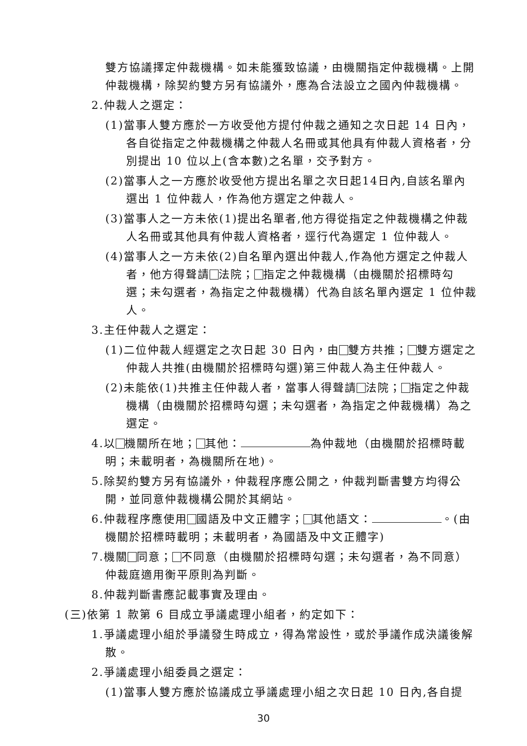雙方協議擇定仲裁機構。如未能獲致協議，由機關指定仲裁機構。上開仲裁機構，除契約雙方另有協議外，應為合法設立之國內仲裁機構。
2.仲裁人之選定：
(1)當事人雙方應於一方收受他方提付仲裁之通知之次日起 14 日內，各自從指定之仲裁機構之仲裁人名冊或其他具有仲裁人資格者，分別提出 10 位以上(含本數)之名單，交予對方。
(2)當事人之一方應於收受他方提出名單之次日起14日內,自該名單內選出 1 位仲裁人，作為他方選定之仲裁人。
(3)當事人之一方未依(1)提出名單者,他方得從指定之仲裁機構之仲裁人名冊或其他具有仲裁人資格者，逕行代為選定 1 位仲裁人。
(4)當事人之一方未依(2)自名單內選出仲裁人,作為他方選定之仲裁人者，他方得聲請 法院； 指定之仲裁機構（由機關於招標時勾選；未勾選者，為指定之仲裁機構）代為自該名單內選定 1 位仲裁人。
3.主任仲裁人之選定：
(1)二位仲裁人經選定之次日起 30 日內，由 雙方共推； 雙方選定之仲裁人共推(由機關於招標時勾選)第三仲裁人為主任仲裁人。
(2)未能依(1)共推主任仲裁人者，當事人得聲請 法院； 指定之仲裁機構（由機關於招標時勾選；未勾選者，為指定之仲裁機構）為之選定。
4.以 機關所在地； 其他： 為仲裁地（由機關於招標時載明；未載明者，為機關所在地)。
5.除契約雙方另有協議外，仲裁程序應公開之，仲裁判斷書雙方均得公開，並同意仲裁機構公開於其網站。
6.仲裁程序應使用 國語及中文正體字； 其他語文： 。(由機關於招標時載明；未載明者，為國語及中文正體字)
7.機關 同意； 不同意（由機關於招標時勾選；未勾選者，為不同意）仲裁庭適用衡平原則為判斷。
8.仲裁判斷書應記載事實及理由。
(三)依第 1 款第 6 目成立爭議處理小組者，約定如下：
1.爭議處理小組於爭議發生時成立，得為常設性，或於爭議作成決議後解散。
2.爭議處理小組委員之選定：
(1)當事人雙方應於協議成立爭議處理小組之次日起 10 日內,各自提
30